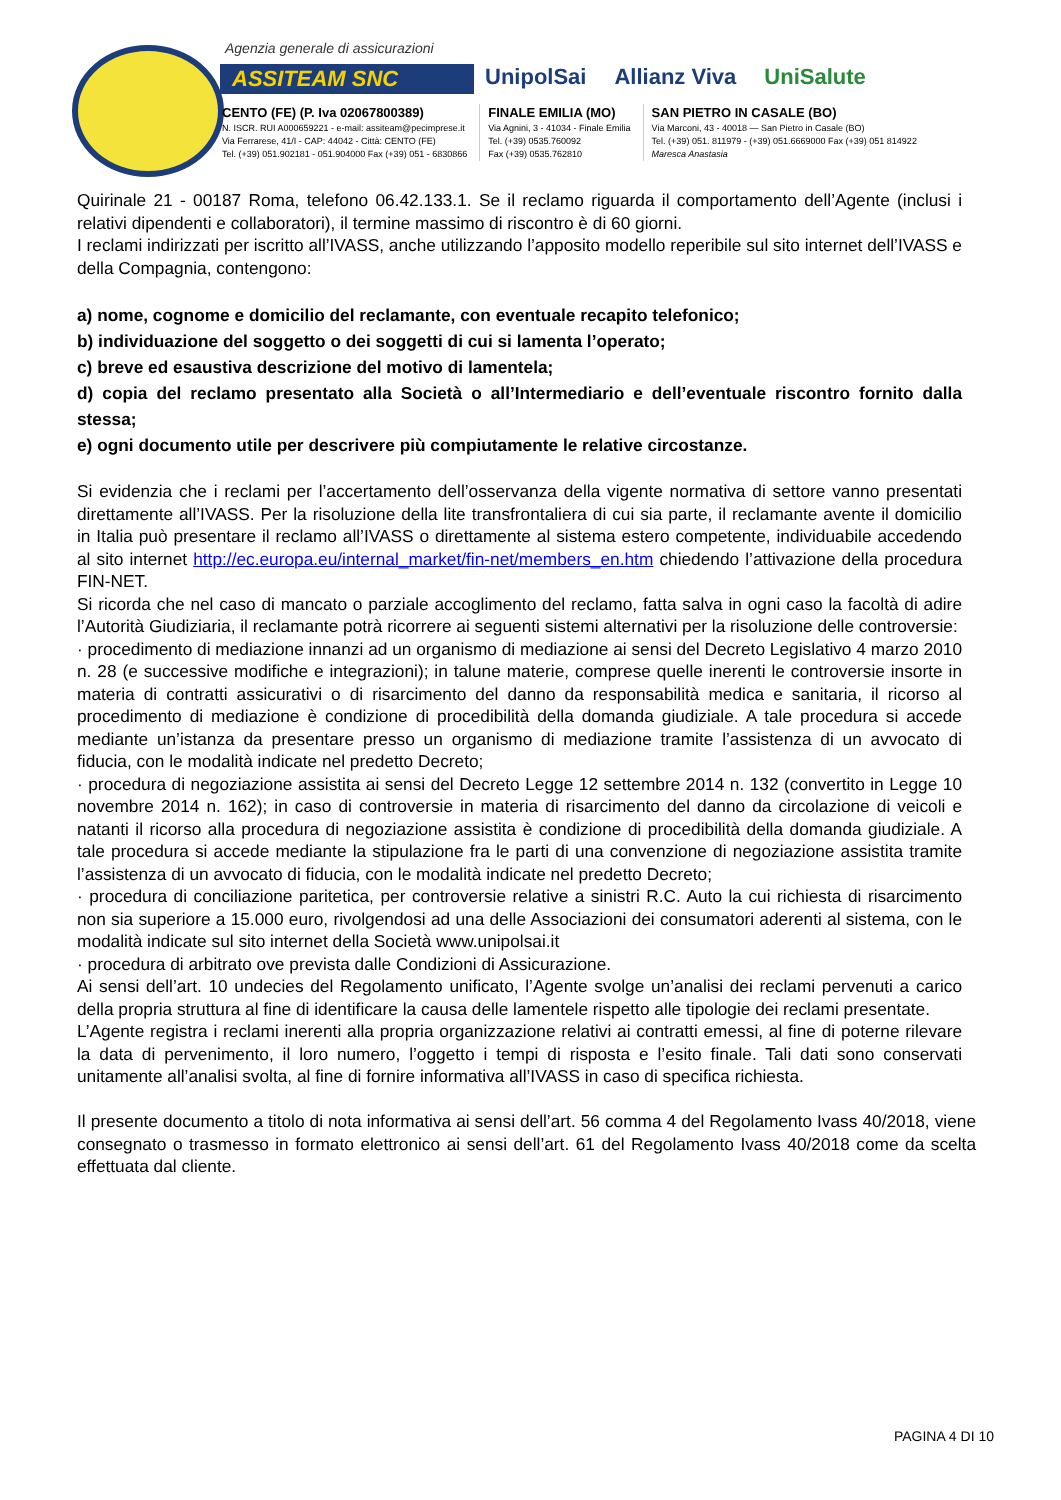Agenzia generale di assicurazioni
ASSITEAM SNC
UnipolSai Allianz Viva UniSalute
CENTO (FE) (P. Iva 02067800389)
N. ISCR. RUI A000659221 - e-mail: assiteam@pecimprese.it
Via Ferrarese, 41/I - CAP: 44042 - Città: CENTO (FE)
Tel. (+39) 051.902181 - 051.904000 Fax (+39) 051 - 6830866
FINALE EMILIA (MO)
Via Agnini, 3 - 41034 - Finale Emilia
Tel. (+39) 0535.760092
Fax (+39) 0535.762810
SAN PIETRO IN CASALE (BO)
Via Marconi, 43 - 40018 — San Pietro in Casale (BO)
Tel. (+39) 051. 811979 - (+39) 051.6669000 Fax (+39) 051 814922
Maresca Anastasia
Quirinale 21 - 00187 Roma, telefono 06.42.133.1. Se il reclamo riguarda il comportamento dell’Agente (inclusi i relativi dipendenti e collaboratori), il termine massimo di riscontro è di 60 giorni.
I reclami indirizzati per iscritto all’IVASS, anche utilizzando l’apposito modello reperibile sul sito internet dell’IVASS e della Compagnia, contengono:
a) nome, cognome e domicilio del reclamante, con eventuale recapito telefonico;
b) individuazione del soggetto o dei soggetti di cui si lamenta l’operato;
c) breve ed esaustiva descrizione del motivo di lamentela;
d) copia del reclamo presentato alla Società o all’Intermediario e dell’eventuale riscontro fornito dalla stessa;
e) ogni documento utile per descrivere più compiutamente le relative circostanze.
Si evidenzia che i reclami per l’accertamento dell’osservanza della vigente normativa di settore vanno presentati direttamente all’IVASS. Per la risoluzione della lite transfrontaliera di cui sia parte, il reclamante avente il domicilio in Italia può presentare il reclamo all’IVASS o direttamente al sistema estero competente, individuabile accedendo al sito internet http://ec.europa.eu/internal_market/fin-net/members_en.htm chiedendo l’attivazione della procedura FIN-NET.
Si ricorda che nel caso di mancato o parziale accoglimento del reclamo, fatta salva in ogni caso la facoltà di adire l’Autorità Giudiziaria, il reclamante potrà ricorrere ai seguenti sistemi alternativi per la risoluzione delle controversie:
· procedimento di mediazione innanzi ad un organismo di mediazione ai sensi del Decreto Legislativo 4 marzo 2010 n. 28 (e successive modifiche e integrazioni); in talune materie, comprese quelle inerenti le controversie insorte in materia di contratti assicurativi o di risarcimento del danno da responsabilità medica e sanitaria, il ricorso al procedimento di mediazione è condizione di procedibilità della domanda giudiziale. A tale procedura si accede mediante un’istanza da presentare presso un organismo di mediazione tramite l’assistenza di un avvocato di fiducia, con le modalità indicate nel predetto Decreto;
· procedura di negoziazione assistita ai sensi del Decreto Legge 12 settembre 2014 n. 132 (convertito in Legge 10 novembre 2014 n. 162); in caso di controversie in materia di risarcimento del danno da circolazione di veicoli e natanti il ricorso alla procedura di negoziazione assistita è condizione di procedibilità della domanda giudiziale. A tale procedura si accede mediante la stipulazione fra le parti di una convenzione di negoziazione assistita tramite l’assistenza di un avvocato di fiducia, con le modalità indicate nel predetto Decreto;
· procedura di conciliazione paritetica, per controversie relative a sinistri R.C. Auto la cui richiesta di risarcimento non sia superiore a 15.000 euro, rivolgendosi ad una delle Associazioni dei consumatori aderenti al sistema, con le modalità indicate sul sito internet della Società www.unipolsai.it
· procedura di arbitrato ove prevista dalle Condizioni di Assicurazione.
Ai sensi dell’art. 10 undecies del Regolamento unificato, l’Agente svolge un’analisi dei reclami pervenuti a carico della propria struttura al fine di identificare la causa delle lamentele rispetto alle tipologie dei reclami presentate.
L’Agente registra i reclami inerenti alla propria organizzazione relativi ai contratti emessi, al fine di poterne rilevare la data di pervenimento, il loro numero, l’oggetto i tempi di risposta e l’esito finale. Tali dati sono conservati unitamente all’analisi svolta, al fine di fornire informativa all’IVASS in caso di specifica richiesta.
Il presente documento a titolo di nota informativa ai sensi dell’art. 56 comma 4 del Regolamento Ivass 40/2018, viene consegnato o trasmesso in formato elettronico ai sensi dell’art. 61 del Regolamento Ivass 40/2018 come da scelta effettuata dal cliente.
PAGINA 4 DI 10